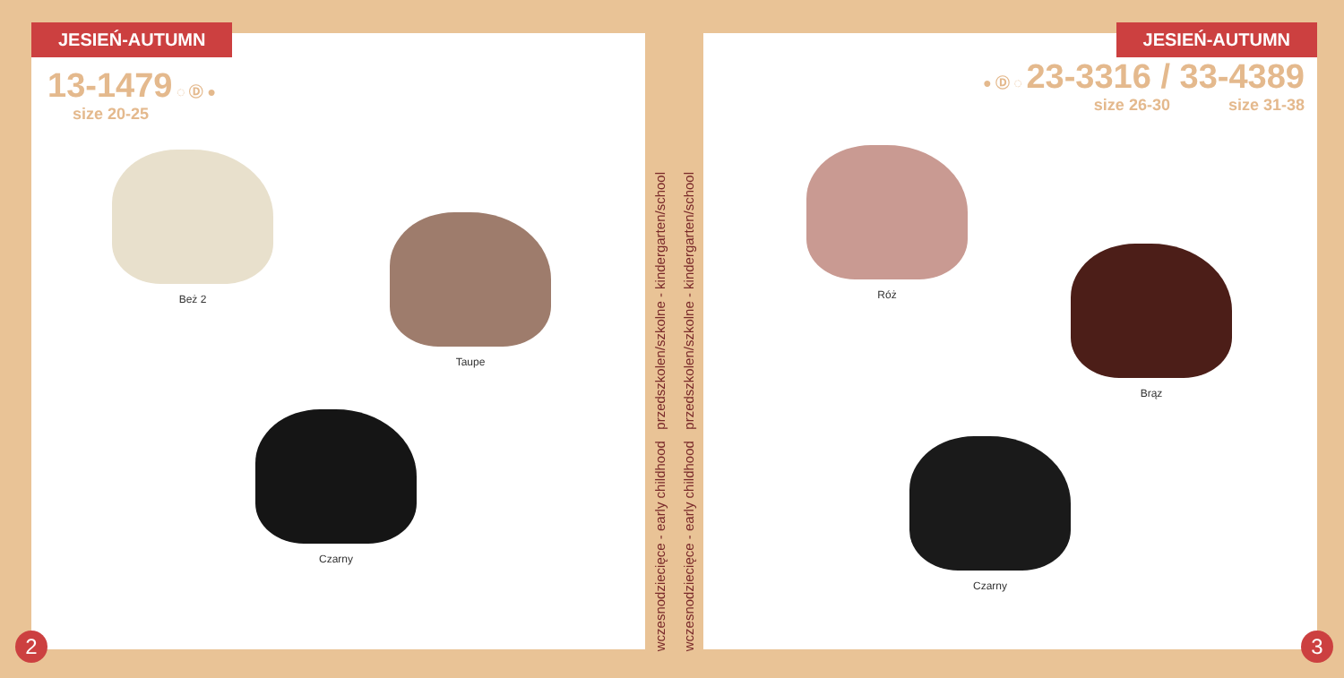JESIEŃ-AUTUMN
13-1479 ◌ Ⓓ ●
size 20-25
Beż 2
Taupe
Czarny
2
wczesnodziecięce - early childhood przedszkolen/szkolne - kindergarten/school
wczesnodziecięce - early childhood przedszkolen/szkolne - kindergarten/school
JESIEŃ-AUTUMN
● Ⓓ ◌ 23-3316 / 33-4389
size 26-30 size 31-38
Róż
Brąz
Czarny
3